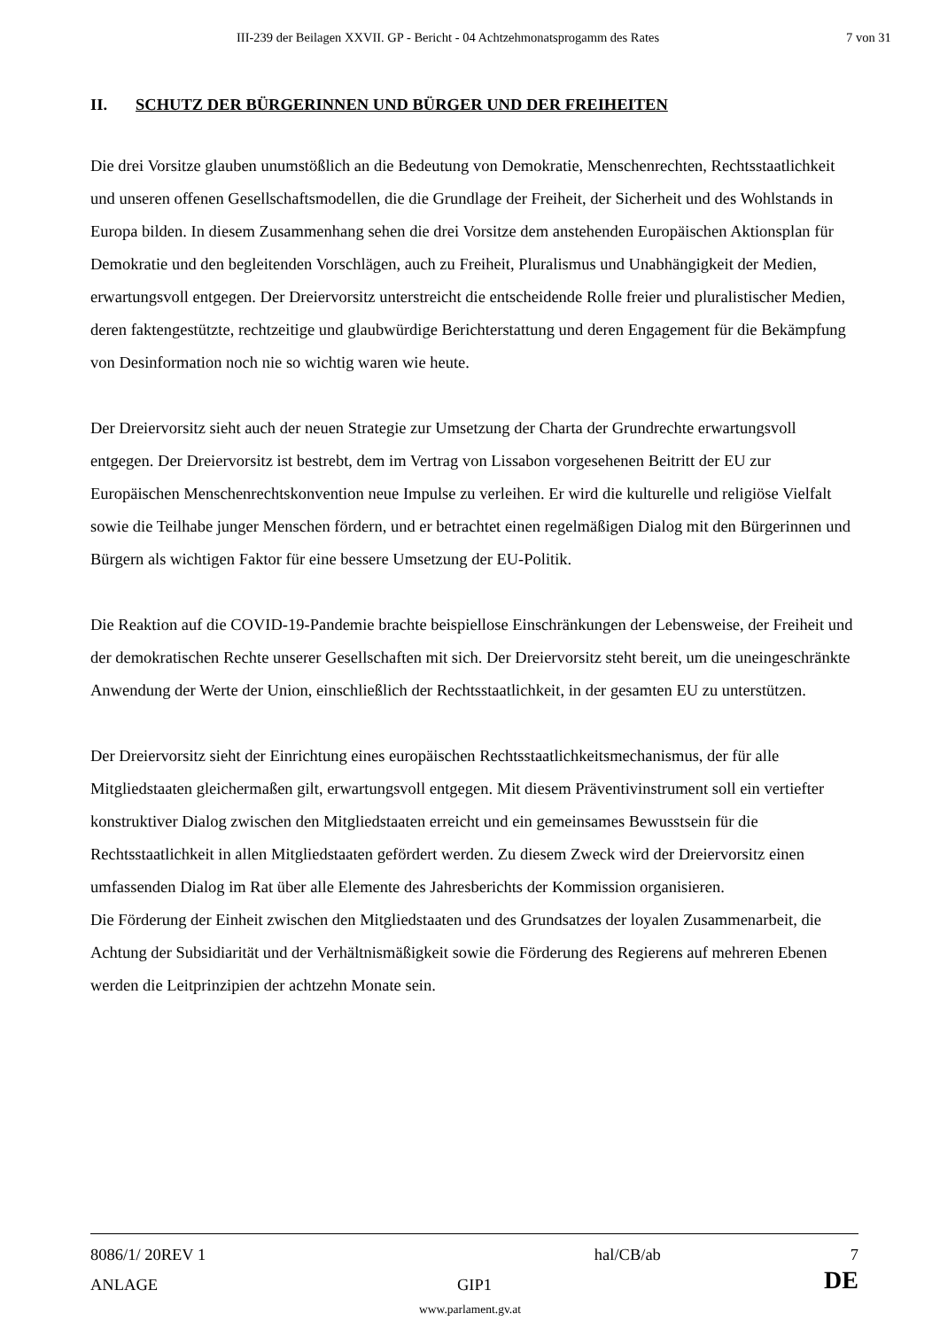III-239 der Beilagen XXVII. GP - Bericht - 04 Achtzehmonatsprogamm des Rates 7 von 31
II. SCHUTZ DER BÜRGERINNEN UND BÜRGER UND DER FREIHEITEN
Die drei Vorsitze glauben unumstößlich an die Bedeutung von Demokratie, Menschenrechten, Rechtsstaatlichkeit und unseren offenen Gesellschaftsmodellen, die die Grundlage der Freiheit, der Sicherheit und des Wohlstands in Europa bilden. In diesem Zusammenhang sehen die drei Vorsitze dem anstehenden Europäischen Aktionsplan für Demokratie und den begleitenden Vorschlägen, auch zu Freiheit, Pluralismus und Unabhängigkeit der Medien, erwartungsvoll entgegen. Der Dreiervorsitz unterstreicht die entscheidende Rolle freier und pluralistischer Medien, deren faktengestützte, rechtzeitige und glaubwürdige Berichterstattung und deren Engagement für die Bekämpfung von Desinformation noch nie so wichtig waren wie heute.
Der Dreiervorsitz sieht auch der neuen Strategie zur Umsetzung der Charta der Grundrechte erwartungsvoll entgegen. Der Dreiervorsitz ist bestrebt, dem im Vertrag von Lissabon vorgesehenen Beitritt der EU zur Europäischen Menschenrechtskonvention neue Impulse zu verleihen. Er wird die kulturelle und religiöse Vielfalt sowie die Teilhabe junger Menschen fördern, und er betrachtet einen regelmäßigen Dialog mit den Bürgerinnen und Bürgern als wichtigen Faktor für eine bessere Umsetzung der EU-Politik.
Die Reaktion auf die COVID-19-Pandemie brachte beispiellose Einschränkungen der Lebensweise, der Freiheit und der demokratischen Rechte unserer Gesellschaften mit sich. Der Dreiervorsitz steht bereit, um die uneingeschränkte Anwendung der Werte der Union, einschließlich der Rechtsstaatlichkeit, in der gesamten EU zu unterstützen.
Der Dreiervorsitz sieht der Einrichtung eines europäischen Rechtsstaatlichkeitsmechanismus, der für alle Mitgliedstaaten gleichermaßen gilt, erwartungsvoll entgegen. Mit diesem Präventivinstrument soll ein vertiefter konstruktiver Dialog zwischen den Mitgliedstaaten erreicht und ein gemeinsames Bewusstsein für die Rechtsstaatlichkeit in allen Mitgliedstaaten gefördert werden. Zu diesem Zweck wird der Dreiervorsitz einen umfassenden Dialog im Rat über alle Elemente des Jahresberichts der Kommission organisieren.
Die Förderung der Einheit zwischen den Mitgliedstaaten und des Grundsatzes der loyalen Zusammenarbeit, die Achtung der Subsidiarität und der Verhältnismäßigkeit sowie die Förderung des Regierens auf mehreren Ebenen werden die Leitprinzipien der achtzehn Monate sein.
8086/1/ 20REV 1 hal/CB/ab 7
ANLAGE GIP1 DE
www.parlament.gv.at